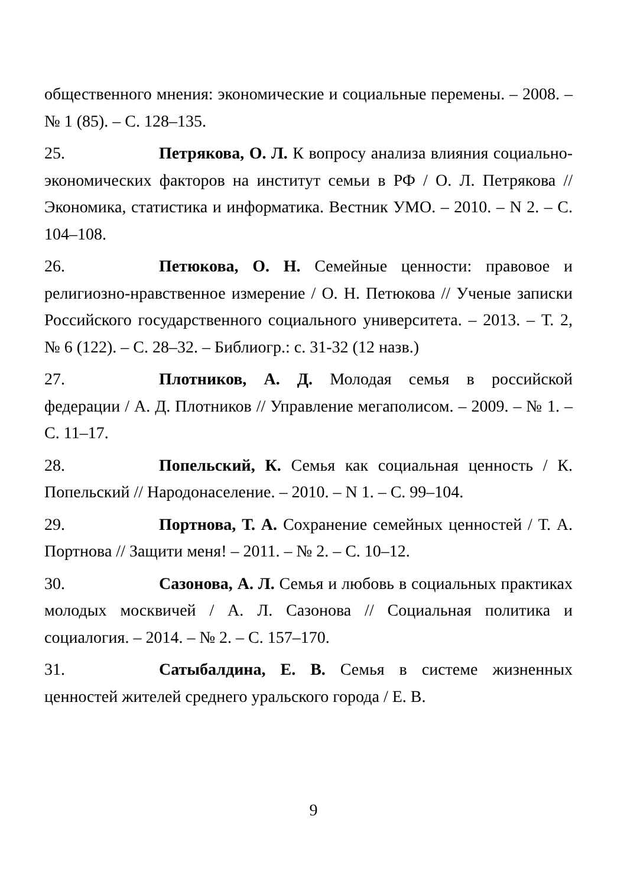общественного мнения: экономические и социальные перемены. – 2008. – № 1 (85). – С. 128–135.
25. Петрякова, О. Л. К вопросу анализа влияния социально-экономических факторов на институт семьи в РФ / О. Л. Петрякова // Экономика, статистика и информатика. Вестник УМО. – 2010. – N 2. – С. 104–108.
26. Петюкова, О. Н. Семейные ценности: правовое и религиозно-нравственное измерение / О. Н. Петюкова // Ученые записки Российского государственного социального университета. – 2013. – Т. 2, № 6 (122). – С. 28–32. – Библиогр.: с. 31-32 (12 назв.)
27. Плотников, А. Д. Молодая семья в российской федерации / А. Д. Плотников // Управление мегаполисом. – 2009. – № 1. – С. 11–17.
28. Попельский, К. Семья как социальная ценность / К. Попельский // Народонаселение. – 2010. – N 1. – С. 99–104.
29. Портнова, Т. А. Сохранение семейных ценностей / Т. А. Портнова // Защити меня! – 2011. – № 2. – С. 10–12.
30. Сазонова, А. Л. Семья и любовь в социальных практиках молодых москвичей / А. Л. Сазонова // Социальная политика и социалогия. – 2014. – № 2. – С. 157–170.
31. Сатыбалдина, Е. В. Семья в системе жизненных ценностей жителей среднего уральского города / Е. В.
9